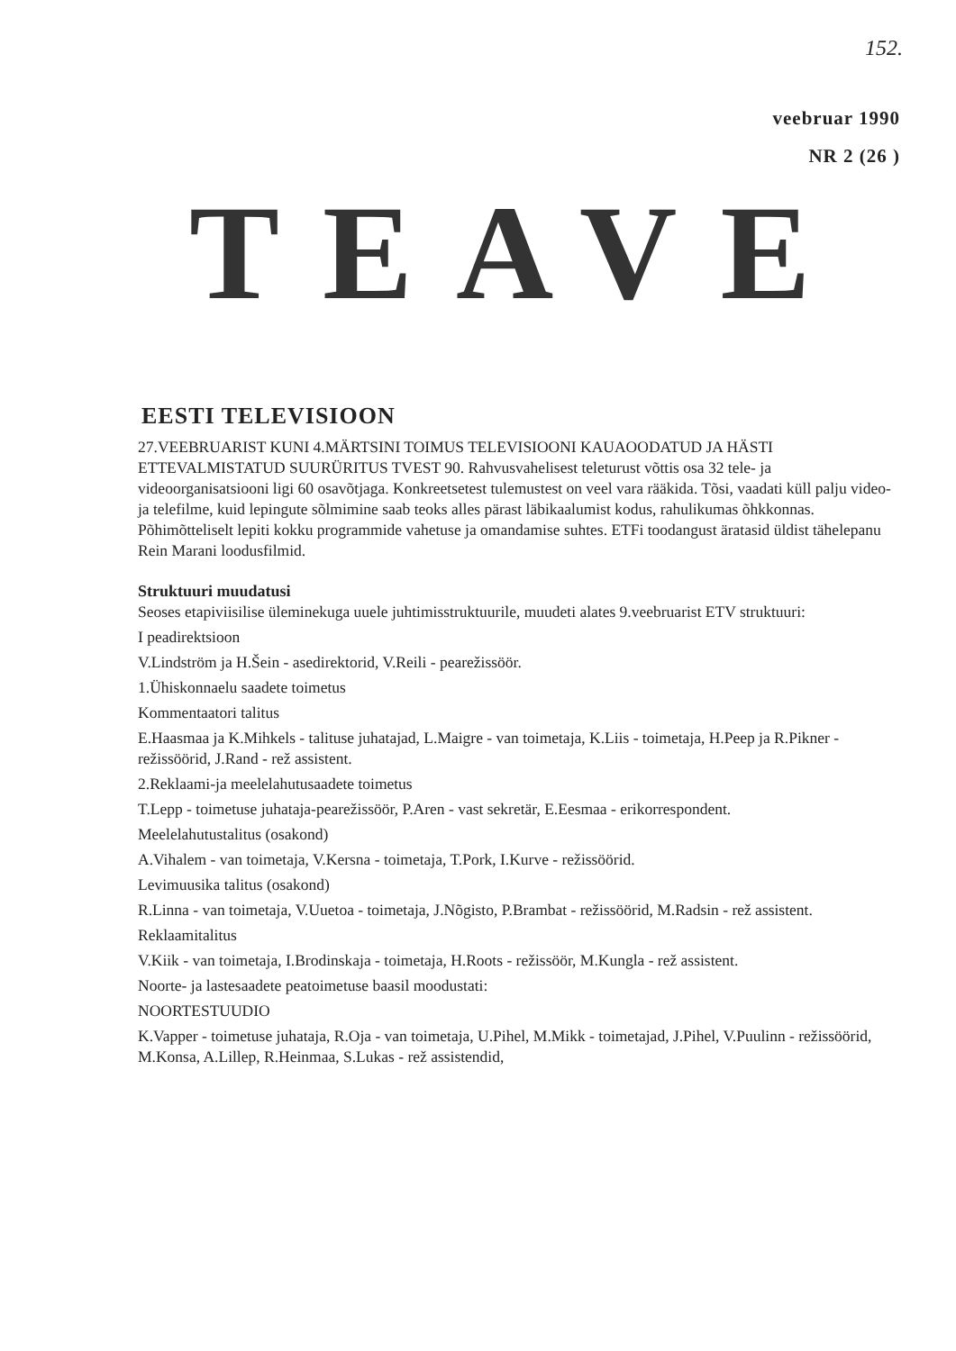152.
veebruar 1990
NR 2 (26 )
TEAVE
EESTI TELEVISIOON
27.VEEBRUARIST KUNI 4.MÄRTSINI TOIMUS TELEVISIOONI KAUAOODATUD JA HÄSTI ETTEVALMISTATUD SUURÜRITUS TVEST 90. Rahvusvahelisest teleturust võttis osa 32 tele- ja videoorganisatsiooni ligi 60 osavõtjaga. Konkreetsetest tulemustest on veel vara rääkida. Tõsi, vaadati küll palju video- ja telefilme, kuid lepingute sõlmimine saab teoks alles pärast läbikaalumist kodus, rahulikumas õhkkonnas. Põhimõtteliselt lepiti kokku programmide vahetuse ja omandamise suhtes. ETFi toodangust äratasid üldist tähelepanu Rein Marani loodusfilmid.
Struktuuri muudatusi
Seoses etapiviisilise üleminekuga uuele juhtimisstruktuurile, muudeti alates 9.veebruarist ETV struktuuri:
I peadirektsioon
V.Lindström ja H.Šein - asedirektorid, V.Reili - pearežissöör.
1.Ühiskonnaelu saadete toimetus
Kommentaatori talitus
E.Haasmaa ja K.Mihkels - talituse juhatajad, L.Maigre - van toimetaja, K.Liis - toimetaja, H.Peep ja R.Pikner - režissöörid, J.Rand - rež assistent.
2.Reklaami-ja meelelahutusaadete toimetus
T.Lepp - toimetuse juhataja-pearežissöör, P.Aren - vast sekretär, E.Eesmaa - erikorrespondent.
Meelelahutustalitus (osakond)
A.Vihalem - van toimetaja, V.Kersna - toimetaja, T.Pork, I.Kurve - režissöörid.
Levimuusika talitus (osakond)
R.Linna - van toimetaja, V.Uuetoa - toimetaja, J.Nõgisto, P.Brambat - režissöörid, M.Radsin - rež assistent.
Reklaamitalitus
V.Kiik - van toimetaja, I.Brodinskaja - toimetaja, H.Roots - režissöör, M.Kungla - rež assistent.
Noorte- ja lastesaadete peatoimetuse baasil moodustati:
NOORTESTUUDIO
K.Vapper - toimetuse juhataja, R.Oja - van toimetaja, U.Pihel, M.Mikk - toimetajad, J.Pihel, V.Puulinn - režissöörid, M.Konsa, A.Lillep, R.Heinmaa, S.Lukas - rež assistendid,